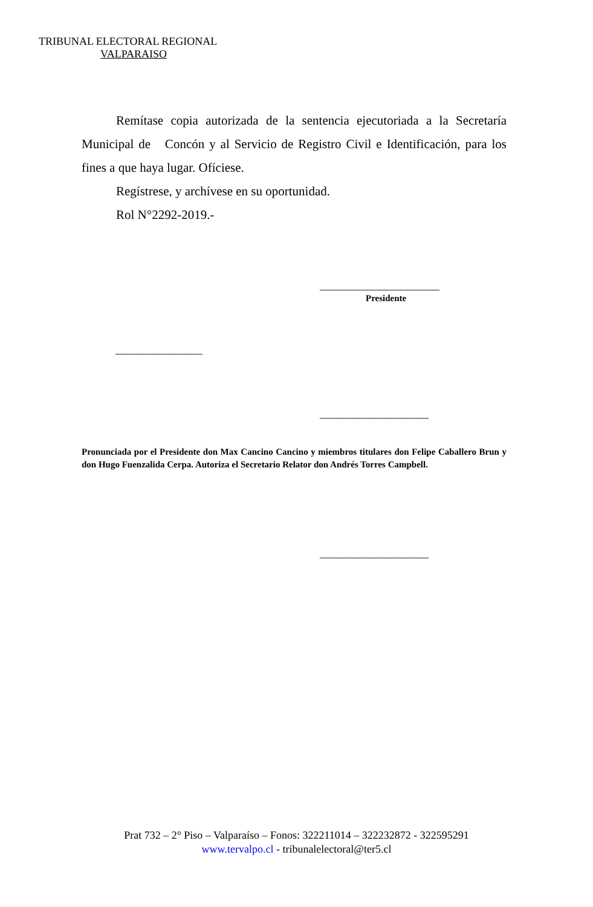TRIBUNAL ELECTORAL REGIONAL
VALPARAISO
Remítase copia autorizada de la sentencia ejecutoriada a la Secretaría Municipal de Concón y al Servicio de Registro Civil e Identificación, para los fines a que haya lugar. Ofíciese.
Regístrese, y archívese en su oportunidad.
Rol N°2292-2019.-
______________________
Presidente
________________
____________________
Pronunciada por el Presidente don Max Cancino Cancino y miembros titulares don Felipe Caballero Brun y don Hugo Fuenzalida Cerpa. Autoriza el Secretario Relator don Andrés Torres Campbell.
____________________
Prat 732 – 2° Piso – Valparaíso – Fonos: 322211014 – 322232872 - 322595291
www.tervalpo.cl - tribunalelectoral@ter5.cl